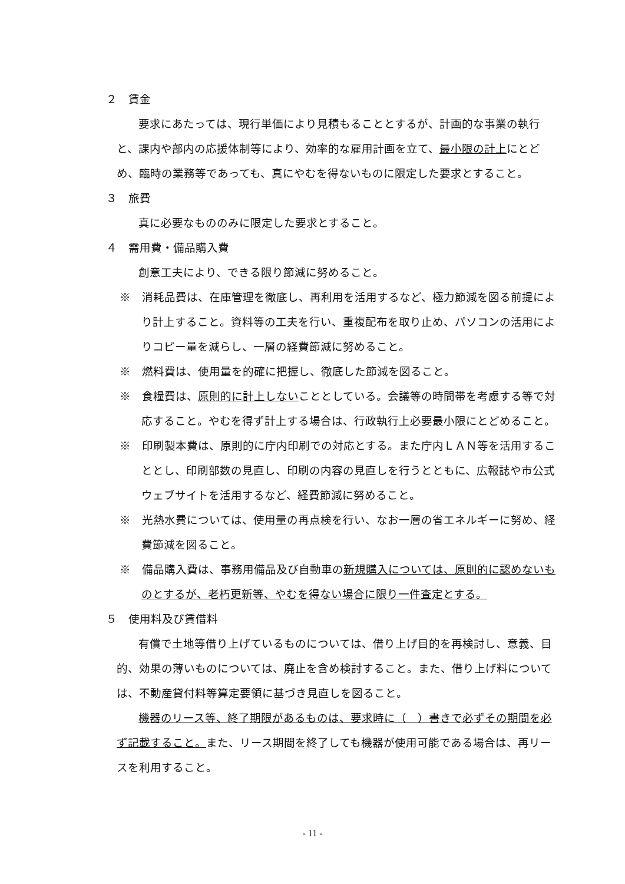２　賃金
要求にあたっては、現行単価により見積もることとするが、計画的な事業の執行と、課内や部内の応援体制等により、効率的な雇用計画を立て、最小限の計上にとどめ、臨時の業務等であっても、真にやむを得ないものに限定した要求とすること。
３　旅費
真に必要なもののみに限定した要求とすること。
４　需用費・備品購入費
創意工夫により、できる限り節減に努めること。
※　消耗品費は、在庫管理を徹底し、再利用を活用するなど、極力節減を図る前提により計上すること。資料等の工夫を行い、重複配布を取り止め、パソコンの活用によりコピー量を減らし、一層の経費節減に努めること。
※　燃料費は、使用量を的確に把握し、徹底した節減を図ること。
※　食糧費は、原則的に計上しないこととしている。会議等の時間帯を考慮する等で対応すること。やむを得ず計上する場合は、行政執行上必要最小限にとどめること。
※　印刷製本費は、原則的に庁内印刷での対応とする。また庁内ＬＡＮ等を活用することとし、印刷部数の見直し、印刷の内容の見直しを行うとともに、広報誌や市公式ウェブサイトを活用するなど、経費節減に努めること。
※　光熱水費については、使用量の再点検を行い、なお一層の省エネルギーに努め、経費節減を図ること。
※　備品購入費は、事務用備品及び自動車の新規購入については、原則的に認めないものとするが、老朽更新等、やむを得ない場合に限り一件査定とする。
５　使用料及び賃借料
有償で土地等借り上げているものについては、借り上げ目的を再検討し、意義、目的、効果の薄いものについては、廃止を含め検討すること。また、借り上げ料については、不動産貸付料等算定要領に基づき見直しを図ること。
機器のリース等、終了期限があるものは、要求時に（　）書きで必ずその期間を必ず記載すること。また、リース期間を終了しても機器が使用可能である場合は、再リースを利用すること。
- 11 -